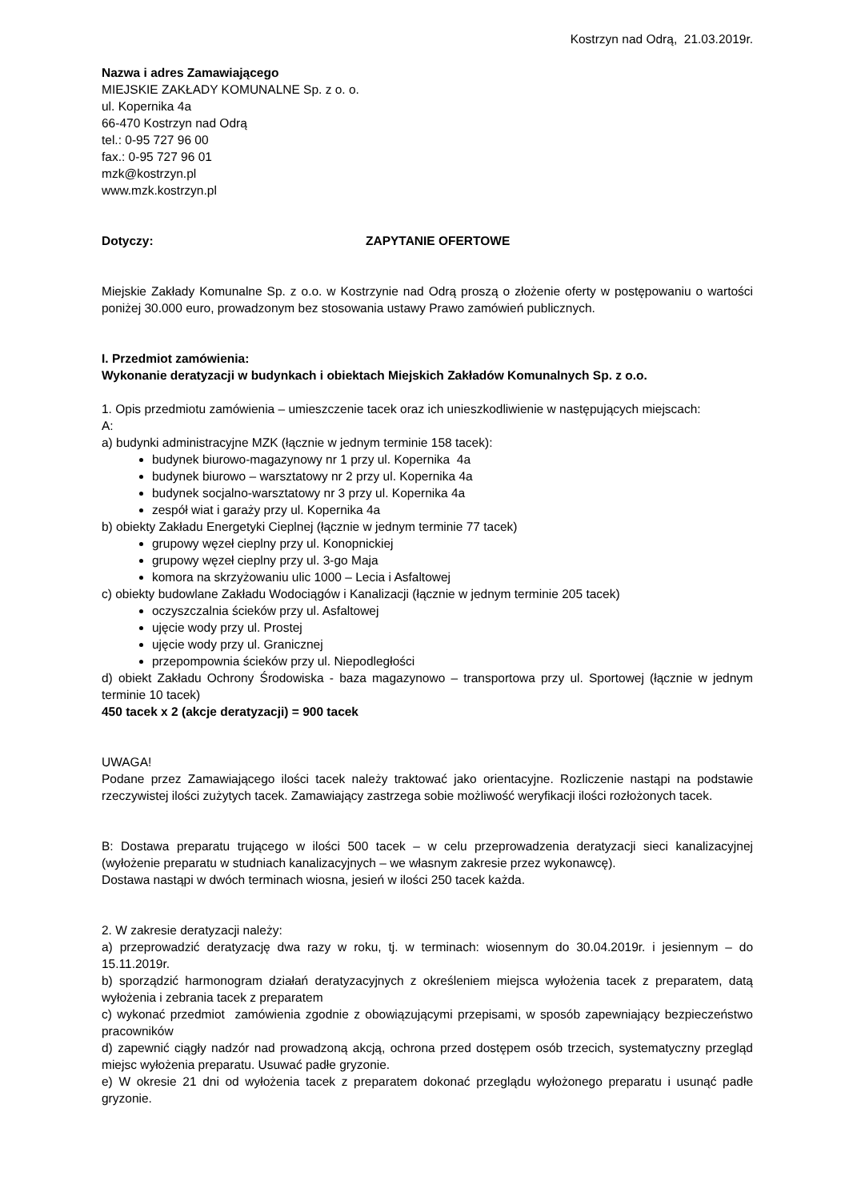Kostrzyn nad Odrą, 21.03.2019r.
Nazwa i adres Zamawiającego
MIEJSKIE ZAKŁADY KOMUNALNE Sp. z o. o.
ul. Kopernika 4a
66-470 Kostrzyn nad Odrą
tel.: 0-95 727 96 00
fax.: 0-95 727 96 01
mzk@kostrzyn.pl
www.mzk.kostrzyn.pl
Dotyczy: ZAPYTANIE OFERTOWE
Miejskie Zakłady Komunalne Sp. z o.o. w Kostrzynie nad Odrą proszą o złożenie oferty w postępowaniu o wartości poniżej 30.000 euro, prowadzonym bez stosowania ustawy Prawo zamówień publicznych.
I. Przedmiot zamówienia:
Wykonanie deratyzacji w budynkach i obiektach Miejskich Zakładów Komunalnych Sp. z o.o.
1. Opis przedmiotu zamówienia – umieszczenie tacek oraz ich unieszkodliwienie w następujących miejscach:
A:
a) budynki administracyjne MZK (łącznie w jednym terminie 158 tacek):
budynek biurowo-magazynowy nr 1 przy ul. Kopernika 4a
budynek biurowo – warsztatowy nr 2 przy ul. Kopernika 4a
budynek socjalno-warsztatowy nr 3 przy ul. Kopernika 4a
zespół wiat i garaży przy ul. Kopernika 4a
b) obiekty Zakładu Energetyki Cieplnej (łącznie w jednym terminie 77 tacek)
grupowy węzeł cieplny przy ul. Konopnickiej
grupowy węzeł cieplny przy ul. 3-go Maja
komora na skrzyżowaniu ulic 1000 – Lecia i Asfaltowej
c) obiekty budowlane Zakładu Wodociągów i Kanalizacji (łącznie w jednym terminie 205 tacek)
oczyszczalnia ścieków przy ul. Asfaltowej
ujęcie wody przy ul. Prostej
ujęcie wody przy ul. Granicznej
przepompownia ścieków przy ul. Niepodległości
d) obiekt Zakładu Ochrony Środowiska - baza magazynowo – transportowa przy ul. Sportowej (łącznie w jednym terminie 10 tacek)
450 tacek x 2 (akcje deratyzacji) = 900 tacek
UWAGA!
Podane przez Zamawiającego ilości tacek należy traktować jako orientacyjne. Rozliczenie nastąpi na podstawie rzeczywistej ilości zużytych tacek. Zamawiający zastrzega sobie możliwość weryfikacji ilości rozłożonych tacek.
B: Dostawa preparatu trującego w ilości 500 tacek – w celu przeprowadzenia deratyzacji sieci kanalizacyjnej (wyłożenie preparatu w studniach kanalizacyjnych – we własnym zakresie przez wykonawcę).
Dostawa nastąpi w dwóch terminach wiosna, jesień w ilości 250 tacek każda.
2. W zakresie deratyzacji należy:
a) przeprowadzić deratyzację dwa razy w roku, tj. w terminach: wiosennym do 30.04.2019r. i jesiennym – do 15.11.2019r.
b) sporządzić harmonogram działań deratyzacyjnych z określeniem miejsca wyłożenia tacek z preparatem, datą wyłożenia i zebrania tacek z preparatem
c) wykonać przedmiot zamówienia zgodnie z obowiązującymi przepisami, w sposób zapewniający bezpieczeństwo pracowników
d) zapewnić ciągły nadzór nad prowadzoną akcją, ochrona przed dostępem osób trzecich, systematyczny przegląd miejsc wyłożenia preparatu. Usuwać padłe gryzonie.
e) W okresie 21 dni od wyłożenia tacek z preparatem dokonać przeglądu wyłożonego preparatu i usunąć padłe gryzonie.